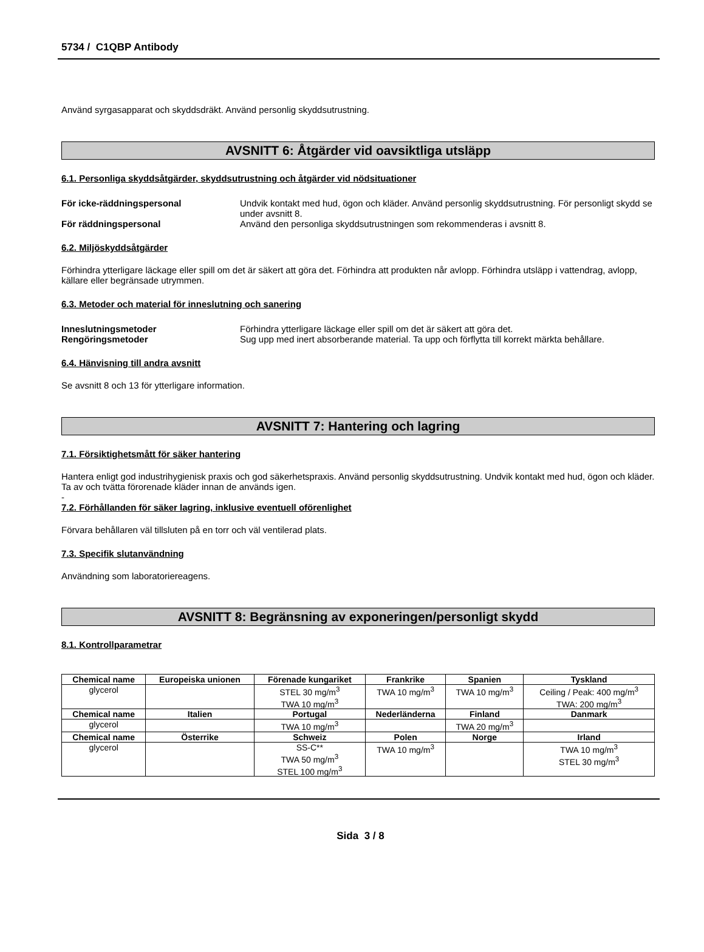5734 / C1QBP Antibody
Använd syrgasapparat och skyddsdräkt. Använd personlig skyddsutrustning.
AVSNITT 6: Åtgärder vid oavsiktliga utsläpp
6.1. Personliga skyddsåtgärder, skyddsutrustning och åtgärder vid nödsituationer
För icke-räddningspersonal Undvik kontakt med hud, ögon och kläder. Använd personlig skyddsutrustning. För personligt skydd se under avsnitt 8.
För räddningspersonal Använd den personliga skyddsutrustningen som rekommenderas i avsnitt 8.
6.2. Miljöskyddsåtgärder
Förhindra ytterligare läckage eller spill om det är säkert att göra det. Förhindra att produkten når avlopp. Förhindra utsläpp i vattendrag, avlopp, källare eller begränsade utrymmen.
6.3. Metoder och material för inneslutning och sanering
Inneslutningsmetoder Förhindra ytterligare läckage eller spill om det är säkert att göra det.
Rengöringsmetoder Sug upp med inert absorberande material. Ta upp och förflytta till korrekt märkta behållare.
6.4. Hänvisning till andra avsnitt
Se avsnitt 8 och 13 för ytterligare information.
AVSNITT 7: Hantering och lagring
7.1. Försiktighetsmått för säker hantering
Hantera enligt god industrihygienisk praxis och god säkerhetspraxis. Använd personlig skyddsutrustning. Undvik kontakt med hud, ögon och kläder. Ta av och tvätta förorenade kläder innan de används igen.
-
7.2. Förhållanden för säker lagring, inklusive eventuell oförenlighet
Förvara behållaren väl tillsluten på en torr och väl ventilerad plats.
7.3. Specifik slutanvändning
Användning som laboratoriereagens.
AVSNITT 8: Begränsning av exponeringen/personligt skydd
8.1. Kontrollparametrar
| Chemical name | Europeiska unionen | Förenade kungariket | Frankrike | Spanien | Tyskland |
| --- | --- | --- | --- | --- | --- |
| glycerol | | STEL 30 mg/m<sup>3</sup> TWA 10 mg/m<sup>3</sup> | TWA 10 mg/m<sup>3</sup> | TWA 10 mg/m<sup>3</sup> | Ceiling / Peak: 400 mg/m<sup>3</sup> TWA: 200 mg/m<sup>3</sup> |
| Chemical name | Italien | Portugal | Nederländerna | Finland | Danmark |
| glycerol | | TWA 10 mg/m<sup>3</sup> | | TWA 20 mg/m<sup>3</sup> | |
| Chemical name | Österrike | Schweiz | Polen | Norge | Irland |
| glycerol | | SS-C** TWA 50 mg/m<sup>3</sup> STEL 100 mg/m<sup>3</sup> | TWA 10 mg/m<sup>3</sup> | | TWA 10 mg/m<sup>3</sup> STEL 30 mg/m<sup>3</sup> |
Sida 3 / 8